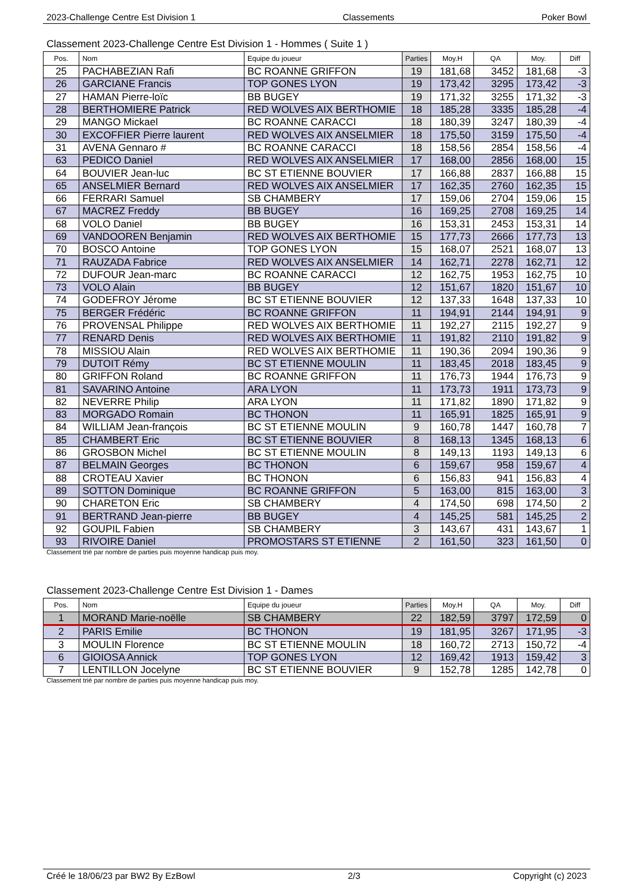2023-Challenge Centre Est Division 1 Classements Poker Bowl
Classement 2023-Challenge Centre Est Division 1 - Hommes ( Suite 1 )
| Pos. | Nom | Equipe du joueur | Parties | Moy.H | QA | Moy. | Diff |
| --- | --- | --- | --- | --- | --- | --- | --- |
| 25 | PACHABEZIAN Rafi | BC ROANNE GRIFFON | 19 | 181,68 | 3452 | 181,68 | -3 |
| 26 | GARCIANE Francis | TOP GONES LYON | 19 | 173,42 | 3295 | 173,42 | -3 |
| 27 | HAMAN Pierre-loïc | BB BUGEY | 19 | 171,32 | 3255 | 171,32 | -3 |
| 28 | BERTHOMIERE Patrick | RED WOLVES AIX BERTHOMIE | 18 | 185,28 | 3335 | 185,28 | -4 |
| 29 | MANGO Mickael | BC ROANNE CARACCI | 18 | 180,39 | 3247 | 180,39 | -4 |
| 30 | EXCOFFIER Pierre laurent | RED WOLVES AIX ANSELMIER | 18 | 175,50 | 3159 | 175,50 | -4 |
| 31 | AVENA Gennaro # | BC ROANNE CARACCI | 18 | 158,56 | 2854 | 158,56 | -4 |
| 63 | PEDICO Daniel | RED WOLVES AIX ANSELMIER | 17 | 168,00 | 2856 | 168,00 | 15 |
| 64 | BOUVIER Jean-luc | BC ST ETIENNE BOUVIER | 17 | 166,88 | 2837 | 166,88 | 15 |
| 65 | ANSELMIER Bernard | RED WOLVES AIX ANSELMIER | 17 | 162,35 | 2760 | 162,35 | 15 |
| 66 | FERRARI Samuel | SB CHAMBERY | 17 | 159,06 | 2704 | 159,06 | 15 |
| 67 | MACREZ Freddy | BB BUGEY | 16 | 169,25 | 2708 | 169,25 | 14 |
| 68 | VOLO Daniel | BB BUGEY | 16 | 153,31 | 2453 | 153,31 | 14 |
| 69 | VANDOOREN Benjamin | RED WOLVES AIX BERTHOMIE | 15 | 177,73 | 2666 | 177,73 | 13 |
| 70 | BOSCO Antoine | TOP GONES LYON | 15 | 168,07 | 2521 | 168,07 | 13 |
| 71 | RAUZADA Fabrice | RED WOLVES AIX ANSELMIER | 14 | 162,71 | 2278 | 162,71 | 12 |
| 72 | DUFOUR Jean-marc | BC ROANNE CARACCI | 12 | 162,75 | 1953 | 162,75 | 10 |
| 73 | VOLO Alain | BB BUGEY | 12 | 151,67 | 1820 | 151,67 | 10 |
| 74 | GODEFROY Jérome | BC ST ETIENNE BOUVIER | 12 | 137,33 | 1648 | 137,33 | 10 |
| 75 | BERGER Frédéric | BC ROANNE GRIFFON | 11 | 194,91 | 2144 | 194,91 | 9 |
| 76 | PROVENSAL Philippe | RED WOLVES AIX BERTHOMIE | 11 | 192,27 | 2115 | 192,27 | 9 |
| 77 | RENARD Denis | RED WOLVES AIX BERTHOMIE | 11 | 191,82 | 2110 | 191,82 | 9 |
| 78 | MISSIOU Alain | RED WOLVES AIX BERTHOMIE | 11 | 190,36 | 2094 | 190,36 | 9 |
| 79 | DUTOIT Rémy | BC ST ETIENNE MOULIN | 11 | 183,45 | 2018 | 183,45 | 9 |
| 80 | GRIFFON Roland | BC ROANNE GRIFFON | 11 | 176,73 | 1944 | 176,73 | 9 |
| 81 | SAVARINO Antoine | ARA LYON | 11 | 173,73 | 1911 | 173,73 | 9 |
| 82 | NEVERRE Philip | ARA LYON | 11 | 171,82 | 1890 | 171,82 | 9 |
| 83 | MORGADO Romain | BC THONON | 11 | 165,91 | 1825 | 165,91 | 9 |
| 84 | WILLIAM Jean-françois | BC ST ETIENNE MOULIN | 9 | 160,78 | 1447 | 160,78 | 7 |
| 85 | CHAMBERT Eric | BC ST ETIENNE BOUVIER | 8 | 168,13 | 1345 | 168,13 | 6 |
| 86 | GROSBON Michel | BC ST ETIENNE MOULIN | 8 | 149,13 | 1193 | 149,13 | 6 |
| 87 | BELMAIN Georges | BC THONON | 6 | 159,67 | 958 | 159,67 | 4 |
| 88 | CROTEAU Xavier | BC THONON | 6 | 156,83 | 941 | 156,83 | 4 |
| 89 | SOTTON Dominique | BC ROANNE GRIFFON | 5 | 163,00 | 815 | 163,00 | 3 |
| 90 | CHARETON Eric | SB CHAMBERY | 4 | 174,50 | 698 | 174,50 | 2 |
| 91 | BERTRAND Jean-pierre | BB BUGEY | 4 | 145,25 | 581 | 145,25 | 2 |
| 92 | GOUPIL Fabien | SB CHAMBERY | 3 | 143,67 | 431 | 143,67 | 1 |
| 93 | RIVOIRE Daniel | PROMOSTARS ST ETIENNE | 2 | 161,50 | 323 | 161,50 | 0 |
Classement trié par nombre de parties puis moyenne handicap puis moy.
Classement 2023-Challenge Centre Est Division 1 - Dames
| Pos. | Nom | Equipe du joueur | Parties | Moy.H | QA | Moy. | Diff |
| --- | --- | --- | --- | --- | --- | --- | --- |
| 1 | MORAND Marie-noëlle | SB CHAMBERY | 22 | 182,59 | 3797 | 172,59 | 0 |
| 2 | PARIS Emilie | BC THONON | 19 | 181,95 | 3267 | 171,95 | -3 |
| 3 | MOULIN Florence | BC ST ETIENNE MOULIN | 18 | 160,72 | 2713 | 150,72 | -4 |
| 6 | GIOIOSA Annick | TOP GONES LYON | 12 | 169,42 | 1913 | 159,42 | 3 |
| 7 | LENTILLON Jocelyne | BC ST ETIENNE BOUVIER | 9 | 152,78 | 1285 | 142,78 | 0 |
Classement trié par nombre de parties puis moyenne handicap puis moy.
Créé le 18/06/23 par BW2 By EzBowl 2/3 Copyright (c) 2023